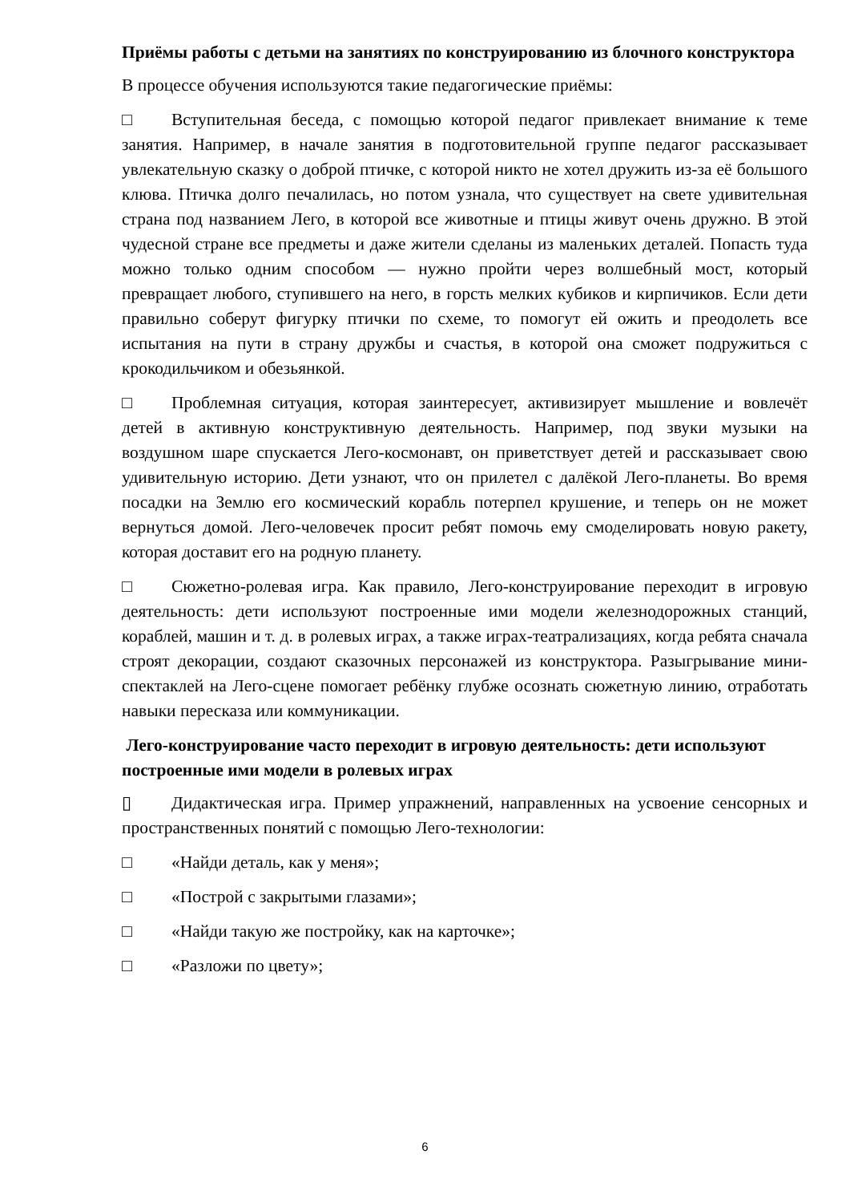Приёмы работы с детьми на занятиях по конструированию из блочного конструктора
В процессе обучения используются такие педагогические приёмы:
□ Вступительная беседа, с помощью которой педагог привлекает внимание к теме занятия. Например, в начале занятия в подготовительной группе педагог рассказывает увлекательную сказку о доброй птичке, с которой никто не хотел дружить из-за её большого клюва. Птичка долго печалилась, но потом узнала, что существует на свете удивительная страна под названием Лего, в которой все животные и птицы живут очень дружно. В этой чудесной стране все предметы и даже жители сделаны из маленьких деталей. Попасть туда можно только одним способом — нужно пройти через волшебный мост, который превращает любого, ступившего на него, в горсть мелких кубиков и кирпичиков. Если дети правильно соберут фигурку птички по схеме, то помогут ей ожить и преодолеть все испытания на пути в страну дружбы и счастья, в которой она сможет подружиться с крокодильчиком и обезьянкой.
□ Проблемная ситуация, которая заинтересует, активизирует мышление и вовлечёт детей в активную конструктивную деятельность. Например, под звуки музыки на воздушном шаре спускается Лего-космонавт, он приветствует детей и рассказывает свою удивительную историю. Дети узнают, что он прилетел с далёкой Лего-планеты. Во время посадки на Землю его космический корабль потерпел крушение, и теперь он не может вернуться домой. Лего-человечек просит ребят помочь ему смоделировать новую ракету, которая доставит его на родную планету.
□ Сюжетно-ролевая игра. Как правило, Лего-конструирование переходит в игровую деятельность: дети используют построенные ими модели железнодорожных станций, кораблей, машин и т. д. в ролевых играх, а также играх-театрализациях, когда ребята сначала строят декорации, создают сказочных персонажей из конструктора. Разыгрывание мини- спектаклей на Лего-сцене помогает ребёнку глубже осознать сюжетную линию, отработать навыки пересказа или коммуникации.
Лего-конструирование часто переходит в игровую деятельность: дети используют построенные ими модели в ролевых играх
▯ Дидактическая игра. Пример упражнений, направленных на усвоение сенсорных и пространственных понятий с помощью Лего-технологии:
□ «Найди деталь, как у меня»;
□ «Построй с закрытыми глазами»;
□ «Найди такую же постройку, как на карточке»;
□ «Разложи по цвету»;
6